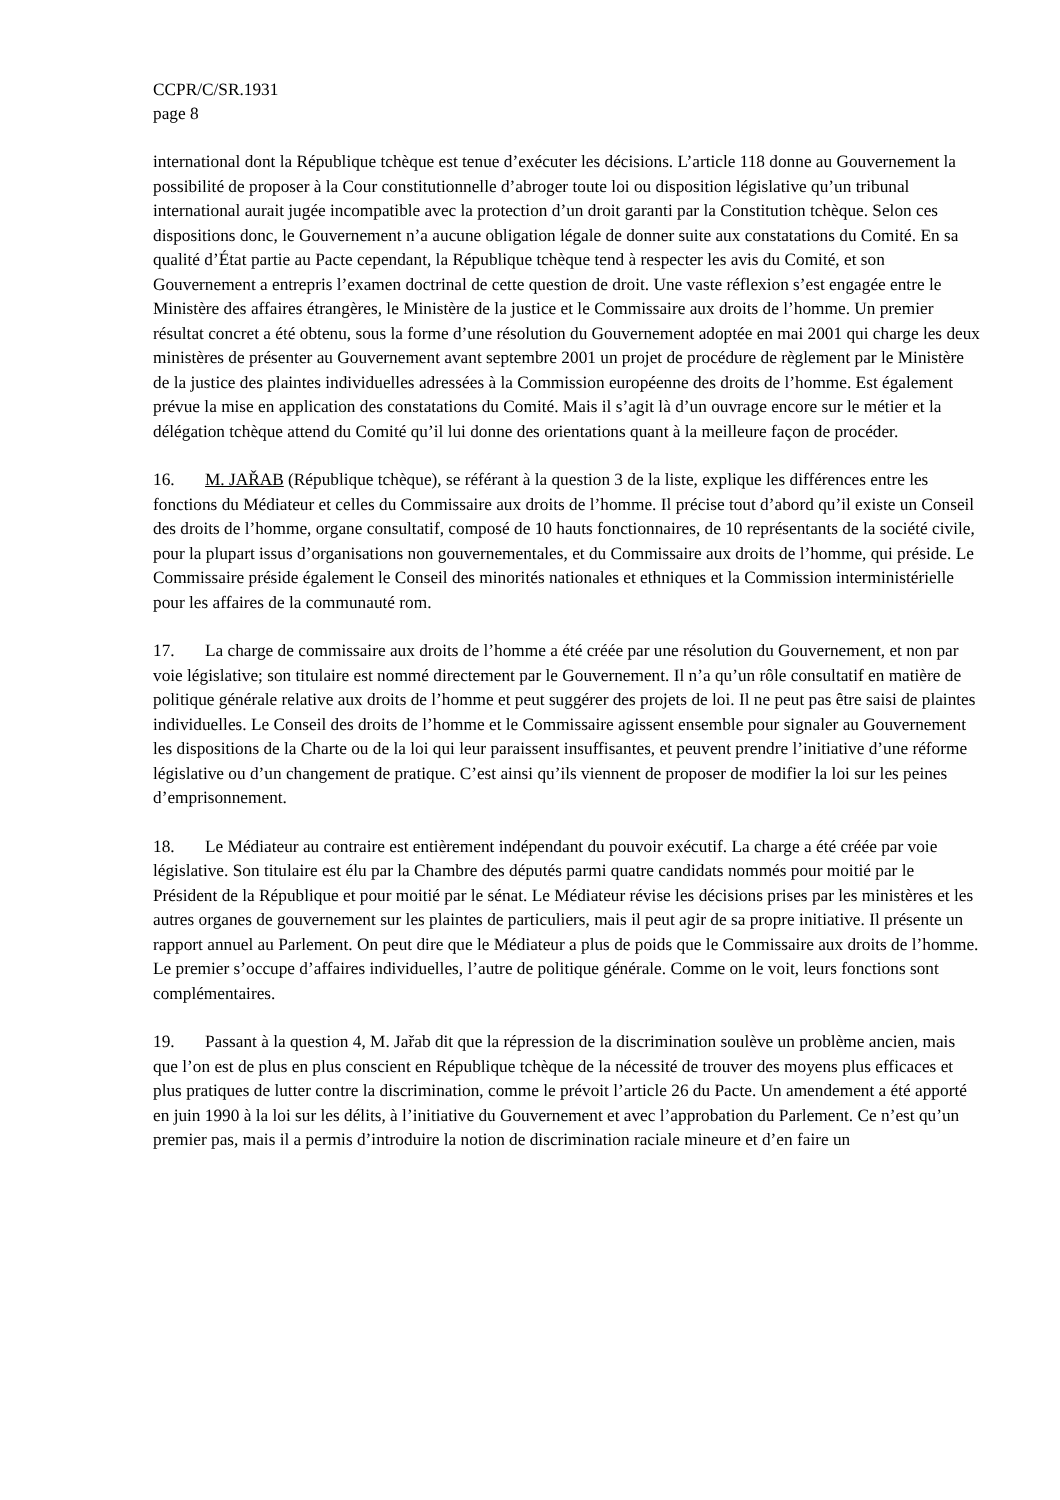CCPR/C/SR.1931
page 8
international dont la République tchèque est tenue d’exécuter les décisions. L’article 118 donne au Gouvernement la possibilité de proposer à la Cour constitutionnelle d’abroger toute loi ou disposition législative qu’un tribunal international aurait jugée incompatible avec la protection d’un droit garanti par la Constitution tchèque. Selon ces dispositions donc, le Gouvernement n’a aucune obligation légale de donner suite aux constatations du Comité. En sa qualité d’État partie au Pacte cependant, la République tchèque tend à respecter les avis du Comité, et son Gouvernement a entrepris l’examen doctrinal de cette question de droit. Une vaste réflexion s’est engagée entre le Ministère des affaires étrangères, le Ministère de la justice et le Commissaire aux droits de l’homme. Un premier résultat concret a été obtenu, sous la forme d’une résolution du Gouvernement adoptée en mai 2001 qui charge les deux ministères de présenter au Gouvernement avant septembre 2001 un projet de procédure de règlement par le Ministère de la justice des plaintes individuelles adressées à la Commission européenne des droits de l’homme. Est également prévue la mise en application des constatations du Comité. Mais il s’agit là d’un ouvrage encore sur le métier et la délégation tchèque attend du Comité qu’il lui donne des orientations quant à la meilleure façon de procéder.
16. M. JAŘAB (République tchèque), se référant à la question 3 de la liste, explique les différences entre les fonctions du Médiateur et celles du Commissaire aux droits de l’homme. Il précise tout d’abord qu’il existe un Conseil des droits de l’homme, organe consultatif, composé de 10 hauts fonctionnaires, de 10 représentants de la société civile, pour la plupart issus d’organisations non gouvernementales, et du Commissaire aux droits de l’homme, qui préside. Le Commissaire préside également le Conseil des minorités nationales et ethniques et la Commission interministérielle pour les affaires de la communauté rom.
17. La charge de commissaire aux droits de l’homme a été créée par une résolution du Gouvernement, et non par voie législative; son titulaire est nommé directement par le Gouvernement. Il n’a qu’un rôle consultatif en matière de politique générale relative aux droits de l’homme et peut suggérer des projets de loi. Il ne peut pas être saisi de plaintes individuelles. Le Conseil des droits de l’homme et le Commissaire agissent ensemble pour signaler au Gouvernement les dispositions de la Charte ou de la loi qui leur paraissent insuffisantes, et peuvent prendre l’initiative d’une réforme législative ou d’un changement de pratique. C’est ainsi qu’ils viennent de proposer de modifier la loi sur les peines d’emprisonnement.
18. Le Médiateur au contraire est entièrement indépendant du pouvoir exécutif. La charge a été créée par voie législative. Son titulaire est élu par la Chambre des députés parmi quatre candidats nommés pour moitié par le Président de la République et pour moitié par le sénat. Le Médiateur révise les décisions prises par les ministères et les autres organes de gouvernement sur les plaintes de particuliers, mais il peut agir de sa propre initiative. Il présente un rapport annuel au Parlement. On peut dire que le Médiateur a plus de poids que le Commissaire aux droits de l’homme. Le premier s’occupe d’affaires individuelles, l’autre de politique générale. Comme on le voit, leurs fonctions sont complémentaires.
19. Passant à la question 4, M. Jařab dit que la répression de la discrimination soulève un problème ancien, mais que l’on est de plus en plus conscient en République tchèque de la nécessité de trouver des moyens plus efficaces et plus pratiques de lutter contre la discrimination, comme le prévoit l’article 26 du Pacte. Un amendement a été apporté en juin 1990 à la loi sur les délits, à l’initiative du Gouvernement et avec l’approbation du Parlement. Ce n’est qu’un premier pas, mais il a permis d’introduire la notion de discrimination raciale mineure et d’en faire un